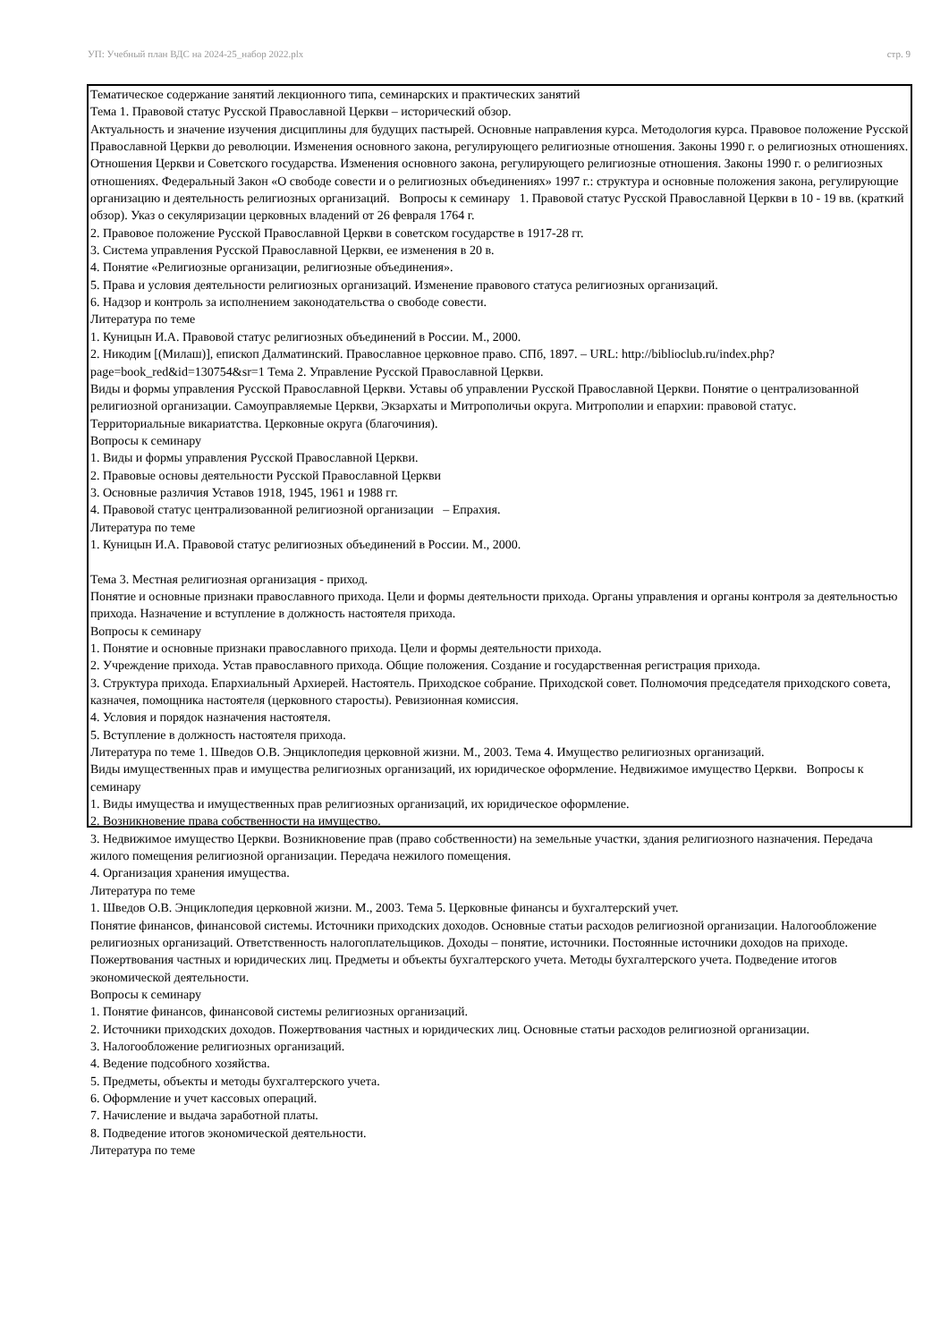УП: Учебный план ВДС на 2024-25_набор 2022.plx стр. 9
Тематическое содержание занятий лекционного типа, семинарских и практических занятий
Тема 1. Правовой статус Русской Православной Церкви – исторический обзор.
Актуальность и значение изучения дисциплины для будущих пастырей. Основные направления курса. Методология курса. Правовое положение Русской Православной Церкви до революции. Изменения основного закона, регулирующего религиозные отношения. Законы 1990 г. о религиозных отношениях. Отношения Церкви и Советского государства. Изменения основного закона, регулирующего религиозные отношения. Законы 1990 г. о религиозных отношениях. Федеральный Закон «О свободе совести и о религиозных объединениях» 1997 г.: структура и основные положения закона, регулирующие организацию и деятельность религиозных организаций. Вопросы к семинару 1. Правовой статус Русской Православной Церкви в 10 - 19 вв. (краткий обзор). Указ о секуляризации церковных владений от 26 февраля 1764 г.
2. Правовое положение Русской Православной Церкви в советском государстве в 1917-28 гг.
3. Система управления Русской Православной Церкви, ее изменения в 20 в.
4. Понятие «Религиозные организации, религиозные объединения».
5. Права и условия деятельности религиозных организаций. Изменение правового статуса религиозных организаций.
6. Надзор и контроль за исполнением законодательства о свободе совести.
Литература по теме
1. Куницын И.А. Правовой статус религиозных объединений в России. М., 2000.
2. Никодим [(Милаш)], епископ Далматинский. Православное церковное право. СПб, 1897. – URL: http://biblioclub.ru/index.php?page=book_red&id=130754&sr=1 Тема 2. Управление Русской Православной Церкви.
Виды и формы управления Русской Православной Церкви. Уставы об управлении Русской Православной Церкви. Понятие о централизованной религиозной организации. Самоуправляемые Церкви, Экзархаты и Митрополичьи округа. Митрополии и епархии: правовой статус.
Территориальные викариатства. Церковные округа (благочиния).
Вопросы к семинару
1. Виды и формы управления Русской Православной Церкви.
2. Правовые основы деятельности Русской Православной Церкви
3. Основные различия Уставов 1918, 1945, 1961 и 1988 гг.
4. Правовой статус централизованной религиозной организации – Епрахия.
Литература по теме
1. Куницын И.А. Правовой статус религиозных объединений в России. М., 2000.
Тема 3. Местная религиозная организация - приход.
Понятие и основные признаки православного прихода. Цели и формы деятельности прихода. Органы управления и органы контроля за деятельностью прихода. Назначение и вступление в должность настоятеля прихода.
Вопросы к семинару
1. Понятие и основные признаки православного прихода. Цели и формы деятельности прихода.
2. Учреждение прихода. Устав православного прихода. Общие положения. Создание и государственная регистрация прихода.
3. Структура прихода. Епархиальный Архиерей. Настоятель. Приходское собрание. Приходской совет. Полномочия председателя приходского совета, казначея, помощника настоятеля (церковного старосты). Ревизионная комиссия.
4. Условия и порядок назначения настоятеля.
5. Вступление в должность настоятеля прихода.
Литература по теме 1. Шведов О.В. Энциклопедия церковной жизни. М., 2003. Тема 4. Имущество религиозных организаций.
Виды имущественных прав и имущества религиозных организаций, их юридическое оформление. Недвижимое имущество Церкви. Вопросы к семинару
1. Виды имущества и имущественных прав религиозных организаций, их юридическое оформление.
2. Возникновение права собственности на имущество.
3. Недвижимое имущество Церкви. Возникновение прав (право собственности) на земельные участки, здания религиозного назначения. Передача жилого помещения религиозной организации. Передача нежилого помещения.
4. Организация хранения имущества.
Литература по теме
1. Шведов О.В. Энциклопедия церковной жизни. М., 2003. Тема 5. Церковные финансы и бухгалтерский учет.
Понятие финансов, финансовой системы. Источники приходских доходов. Основные статьи расходов религиозной организации. Налогообложение религиозных организаций. Ответственность налогоплательщиков. Доходы – понятие, источники. Постоянные источники доходов на приходе. Пожертвования частных и юридических лиц. Предметы и объекты бухгалтерского учета. Методы бухгалтерского учета. Подведение итогов экономической деятельности.
Вопросы к семинару
1. Понятие финансов, финансовой системы религиозных организаций.
2. Источники приходских доходов. Пожертвования частных и юридических лиц. Основные статьи расходов религиозной организации.
3. Налогообложение религиозных организаций.
4. Ведение подсобного хозяйства.
5. Предметы, объекты и методы бухгалтерского учета.
6. Оформление и учет кассовых операций.
7. Начисление и выдача заработной платы.
8. Подведение итогов экономической деятельности.
Литература по теме